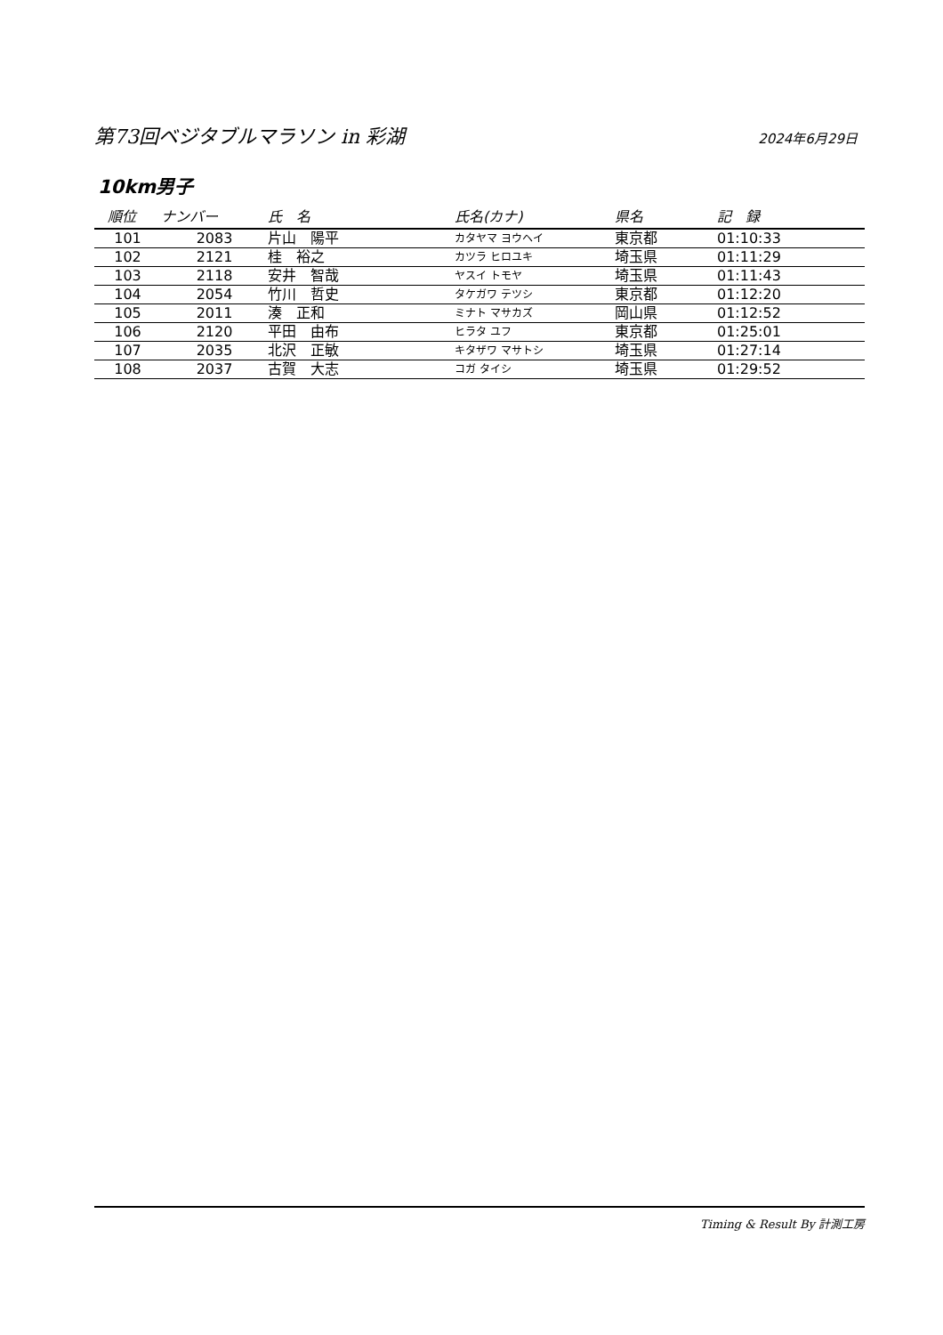第73回ベジタブルマラソン in 彩湖
2024年6月29日
10km男子
| 順位 | ナンバー | 氏 名 | 氏名(カナ) | 県名 | 記 録 |
| --- | --- | --- | --- | --- | --- |
| 101 | 2083 | 片山 陽平 | カタヤマ ヨウヘイ | 東京都 | 01:10:33 |
| 102 | 2121 | 桂 裕之 | カツラ ヒロユキ | 埼玉県 | 01:11:29 |
| 103 | 2118 | 安井 智哉 | ヤスイ トモヤ | 埼玉県 | 01:11:43 |
| 104 | 2054 | 竹川 哲史 | タケガワ テツシ | 東京都 | 01:12:20 |
| 105 | 2011 | 湊 正和 | ミナト マサカズ | 岡山県 | 01:12:52 |
| 106 | 2120 | 平田 由布 | ヒラタ ユフ | 東京都 | 01:25:01 |
| 107 | 2035 | 北沢 正敏 | キタザワ マサトシ | 埼玉県 | 01:27:14 |
| 108 | 2037 | 古賀 大志 | コガ タイシ | 埼玉県 | 01:29:52 |
Timing & Result By 計測工房